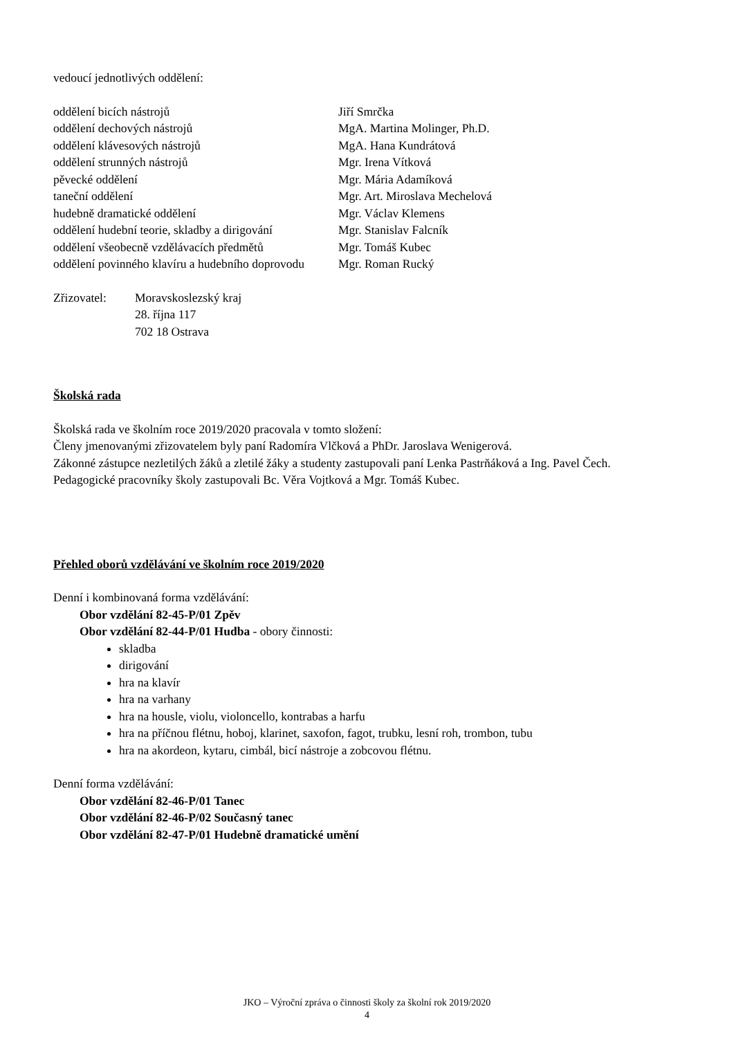vedoucí jednotlivých oddělení:
| oddělení bicích nástrojů | Jiří Smrčka |
| oddělení dechových nástrojů | MgA. Martina Molinger, Ph.D. |
| oddělení klávesových nástrojů | MgA. Hana Kundrátová |
| oddělení strunných nástrojů | Mgr. Irena Vítková |
| pěvecké oddělení | Mgr. Mária Adamíková |
| taneční oddělení | Mgr. Art. Miroslava Mechelová |
| hudebně dramatické oddělení | Mgr. Václav Klemens |
| oddělení hudební teorie, skladby a dirigování | Mgr. Stanislav Falcník |
| oddělení všeobecně vzdělávacích předmětů | Mgr. Tomáš Kubec |
| oddělení povinného klavíru a hudebního doprovodu | Mgr. Roman Rucký |
| Zřizovatel: | Moravskoslezský kraj 28. října 117 702 18 Ostrava |
Školská rada
Školská rada ve školním roce 2019/2020 pracovala v tomto složení:
Členy jmenovanými zřizovatelem byly paní Radomíra Vlčková a PhDr. Jaroslava Wenigerová.
Zákonné zástupce nezletilých žáků a zletilé žáky a studenty zastupovali paní Lenka Pastrňáková a Ing. Pavel Čech.
Pedagogické pracovníky školy zastupovali Bc. Věra Vojtková a Mgr. Tomáš Kubec.
Přehled oborů vzdělávání ve školním roce 2019/2020
Denní i kombinovaná forma vzdělávání:
Obor vzdělání 82-45-P/01 Zpěv
Obor vzdělání 82-44-P/01 Hudba - obory činnosti:
skladba
dirigování
hra na klavír
hra na varhany
hra na housle, violu, violoncello, kontrabas a harfu
hra na příčnou flétnu, hoboj, klarinet, saxofon, fagot, trubku, lesní roh, trombon, tubu
hra na akordeon, kytaru, cimbál, bicí nástroje a zobcovou flétnu.
Denní forma vzdělávání:
Obor vzdělání 82-46-P/01 Tanec
Obor vzdělání 82-46-P/02 Současný tanec
Obor vzdělání 82-47-P/01 Hudebně dramatické umění
JKO – Výroční zpráva o činnosti školy za školní rok 2019/2020
4